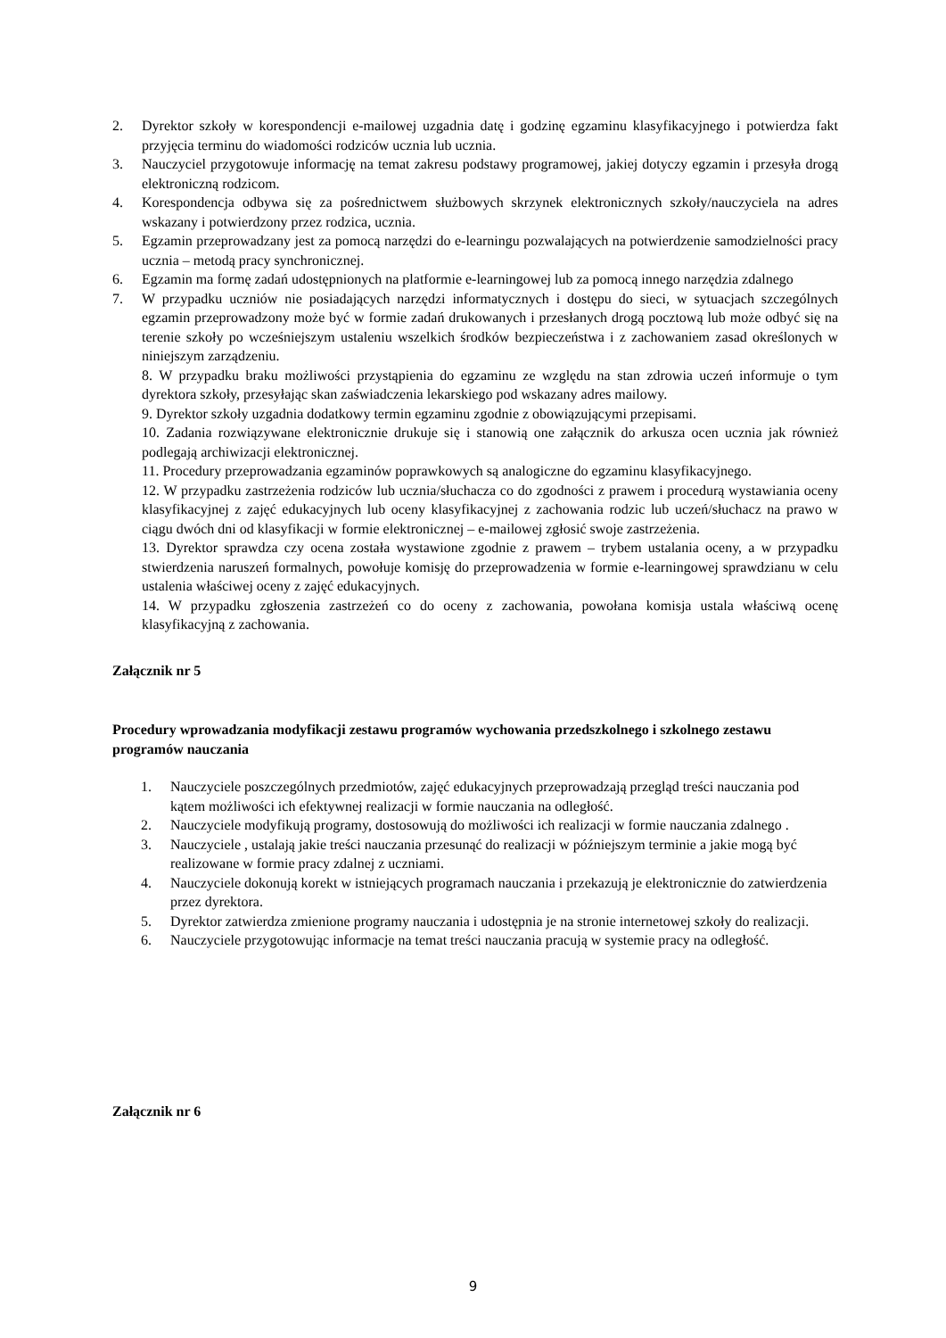2. Dyrektor szkoły w korespondencji e-mailowej uzgadnia datę i godzinę egzaminu klasyfikacyjnego i potwierdza fakt przyjęcia terminu do wiadomości rodziców ucznia lub ucznia.
3. Nauczyciel przygotowuje informację na temat zakresu podstawy programowej, jakiej dotyczy egzamin i przesyła drogą elektroniczną rodzicom.
4. Korespondencja odbywa się za pośrednictwem służbowych skrzynek elektronicznych szkoły/nauczyciela na adres wskazany i potwierdzony przez rodzica, ucznia.
5. Egzamin przeprowadzany jest za pomocą narzędzi do e-learningu pozwalających na potwierdzenie samodzielności pracy ucznia – metodą pracy synchronicznej.
6. Egzamin ma formę zadań udostępnionych na platformie e-learningowej lub za pomocą innego narzędzia zdalnego
7. W przypadku uczniów nie posiadających narzędzi informatycznych i dostępu do sieci, w sytuacjach szczególnych egzamin przeprowadzony może być w formie zadań drukowanych i przesłanych drogą pocztową lub może odbyć się na terenie szkoły po wcześniejszym ustaleniu wszelkich środków bezpieczeństwa i z zachowaniem zasad określonych w niniejszym zarządzeniu.
8. W przypadku braku możliwości przystąpienia do egzaminu ze względu na stan zdrowia uczeń informuje o tym dyrektora szkoły, przesyłając skan zaświadczenia lekarskiego pod wskazany adres mailowy.
9. Dyrektor szkoły uzgadnia dodatkowy termin egzaminu zgodnie z obowiązującymi przepisami.
10. Zadania rozwiązywane elektronicznie drukuje się i stanowią one załącznik do arkusza ocen ucznia jak również podlegają archiwizacji elektronicznej.
11. Procedury przeprowadzania egzaminów poprawkowych są analogiczne do egzaminu klasyfikacyjnego.
12. W przypadku zastrzeżenia rodziców lub ucznia/słuchacza co do zgodności z prawem i procedurą wystawiania oceny klasyfikacyjnej z zajęć edukacyjnych lub oceny klasyfikacyjnej z zachowania rodzic lub uczeń/słuchacz na prawo w ciągu dwóch dni od klasyfikacji w formie elektronicznej – e-mailowej zgłosić swoje zastrzeżenia.
13. Dyrektor sprawdza czy ocena została wystawione zgodnie z prawem – trybem ustalania oceny, a w przypadku stwierdzenia naruszeń formalnych, powołuje komisję do przeprowadzenia w formie e-learningowej sprawdzianu w celu ustalenia właściwej oceny z zajęć edukacyjnych.
14. W przypadku zgłoszenia zastrzeżeń co do oceny z zachowania, powołana komisja ustala właściwą ocenę klasyfikacyjną z zachowania.
Załącznik nr 5
Procedury wprowadzania modyfikacji zestawu programów wychowania przedszkolnego i szkolnego zestawu programów nauczania
1. Nauczyciele poszczególnych przedmiotów, zajęć edukacyjnych przeprowadzają przegląd treści nauczania pod kątem możliwości ich efektywnej realizacji w formie nauczania na odległość.
2. Nauczyciele modyfikują programy, dostosowują do możliwości ich realizacji w formie nauczania zdalnego .
3. Nauczyciele , ustalają jakie treści nauczania przesunąć do realizacji w późniejszym terminie a jakie mogą być realizowane w formie pracy zdalnej z uczniami.
4. Nauczyciele dokonują korekt w istniejących programach nauczania i przekazują je elektronicznie do zatwierdzenia przez dyrektora.
5. Dyrektor zatwierdza zmienione programy nauczania i udostępnia je na stronie internetowej szkoły do realizacji.
6. Nauczyciele przygotowując informacje na temat treści nauczania pracują w systemie pracy na odległość.
Załącznik nr 6
9